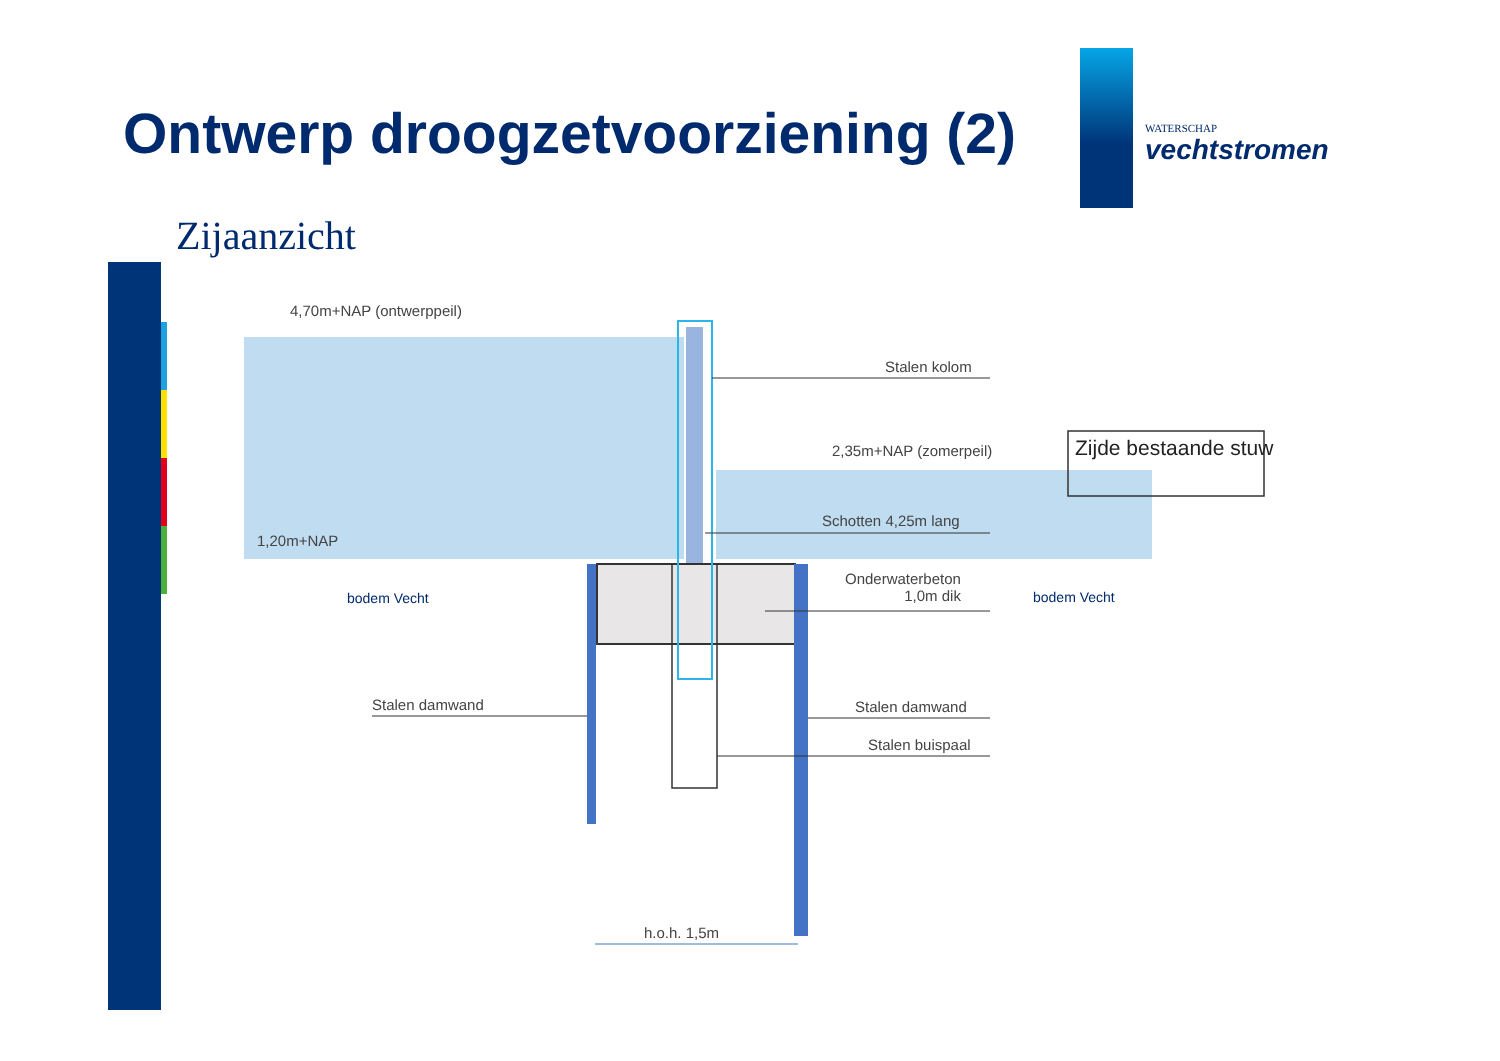Ontwerp droogzetvoorziening (2)
WATERSCHAP
vechtstromen
Zijaanzicht
4,70m+NAP (ontwerppeil)
Stalen kolom
2,35m+NAP (zomerpeil) Zijde bestaande stuw
Schotten 4,25m lang
1,20m+NAP
bodem Vecht
Onderwaterbeton
1,0m dik
bodem Vecht
Stalen damwand Stalen damwand
Stalen buispaal
h.o.h. 1,5m